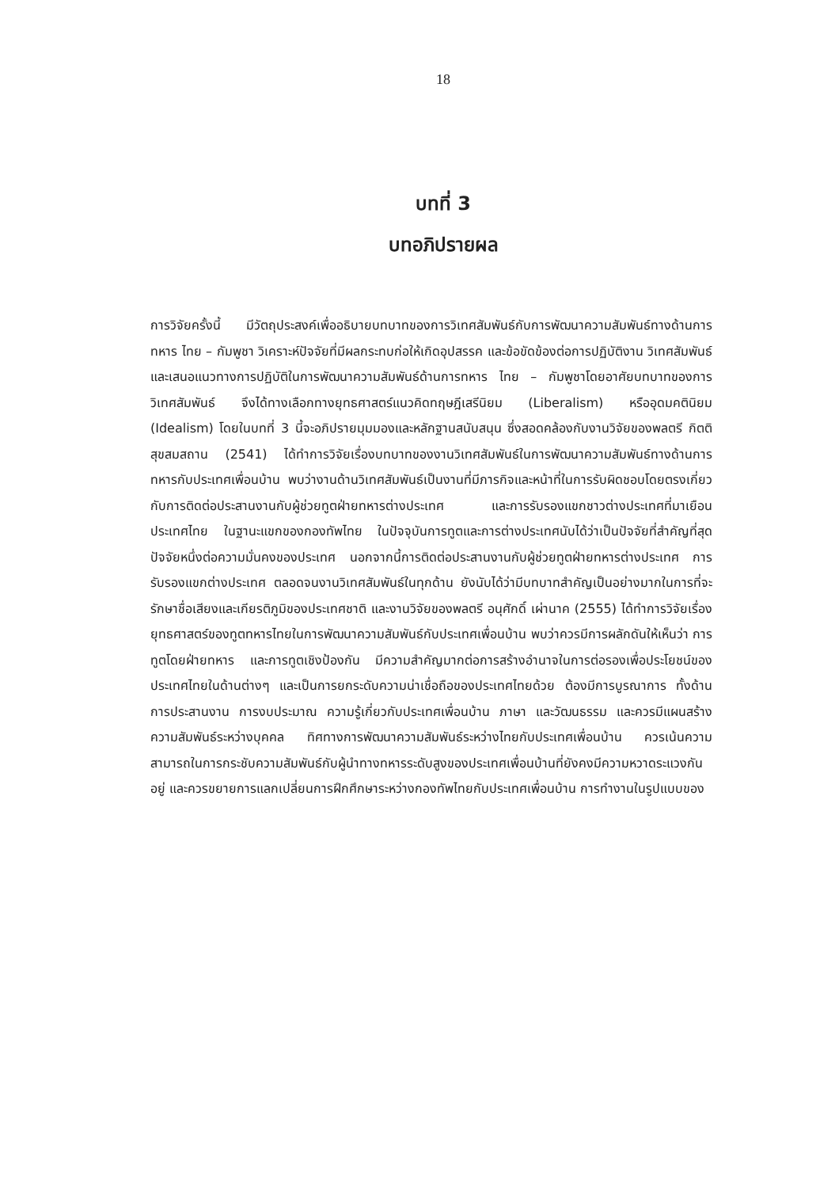18
บทที่ 3
บทอภิปรายผล
การวิจัยครั้งนี้ มีวัตถุประสงค์เพื่ออธิบายบทบาทของการวิเทศสัมพันธ์กับการพัฒนาความสัมพันธ์ทางด้านการทหาร ไทย – กัมพูชา วิเคราะห์ปัจจัยที่มีผลกระทบก่อให้เกิดอุปสรรค และข้อขัดข้องต่อการปฏิบัติงาน วิเทศสัมพันธ์ และเสนอแนวทางการปฏิบัติในการพัฒนาความสัมพันธ์ด้านการทหาร ไทย – กัมพูชาโดยอาศัยบทบาทของการวิเทศสัมพันธ์ จึงได้ทางเลือกทางยุทธศาสตร์แนวคิดทฤษฎีเสรีนิยม (Liberalism) หรืออุดมคตินิยม (Idealism) โดยในบทที่ 3 นี้จะอภิปรายมุมมองและหลักฐานสนับสนุน ซึ่งสอดคล้องกับงานวิจัยของพลตรี กิตติ สุขสมสถาน (2541) ได้ทำการวิจัยเรื่องบทบาทของงานวิเทศสัมพันธ์ในการพัฒนาความสัมพันธ์ทางด้านการทหารกับประเทศเพื่อนบ้าน พบว่างานด้านวิเทศสัมพันธ์เป็นงานที่มีภารกิจและหน้าที่ในการรับผิดชอบโดยตรงเกี่ยวกับการติดต่อประสานงานกับผู้ช่วยทูตฝ่ายทหารต่างประเทศ และการรับรองแขกชาวต่างประเทศที่มาเยือนประเทศไทย ในฐานะแขกของกองทัพไทย ในปัจจุบันการทูตและการต่างประเทศนับได้ว่าเป็นปัจจัยที่สำคัญที่สุดปัจจัยหนึ่งต่อความมั่นคงของประเทศ นอกจากนี้การติดต่อประสานงานกับผู้ช่วยทูตฝ่ายทหารต่างประเทศ การรับรองแขกต่างประเทศ ตลอดจนงานวิเทศสัมพันธ์ในทุกด้าน ยังนับได้ว่ามีบทบาทสำคัญเป็นอย่างมากในการที่จะรักษาชื่อเสียงและเกียรติภูมิของประเทศชาติ และงานวิจัยของพลตรี อนุศักดิ์ เผ่านาค (2555) ได้ทำการวิจัยเรื่องยุทธศาสตร์ของทูตทหารไทยในการพัฒนาความสัมพันธ์กับประเทศเพื่อนบ้าน พบว่าควรมีการผลักดันให้เห็นว่า การทูตโดยฝ่ายทหาร และการทูตเชิงป้องกัน มีความสำคัญมากต่อการสร้างอำนาจในการต่อรองเพื่อประโยชน์ของประเทศไทยในด้านต่างๆ และเป็นการยกระดับความน่าเชื่อถือของประเทศไทยด้วย ต้องมีการบูรณาการ ทั้งด้านการประสานงาน การงบประมาณ ความรู้เกี่ยวกับประเทศเพื่อนบ้าน ภาษา และวัฒนธรรม และควรมีแผนสร้างความสัมพันธ์ระหว่างบุคคล ทิศทางการพัฒนาความสัมพันธ์ระหว่างไทยกับประเทศเพื่อนบ้าน ควรเน้นความสามารถในการกระชับความสัมพันธ์กับผู้นำทางทหารระดับสูงของประเทศเพื่อนบ้านที่ยังคงมีความหวาดระแวงกันอยู่ และควรขยายการแลกเปลี่ยนการฝึกศึกษาระหว่างกองทัพไทยกับประเทศเพื่อนบ้าน การทำงานในรูปแบบของ